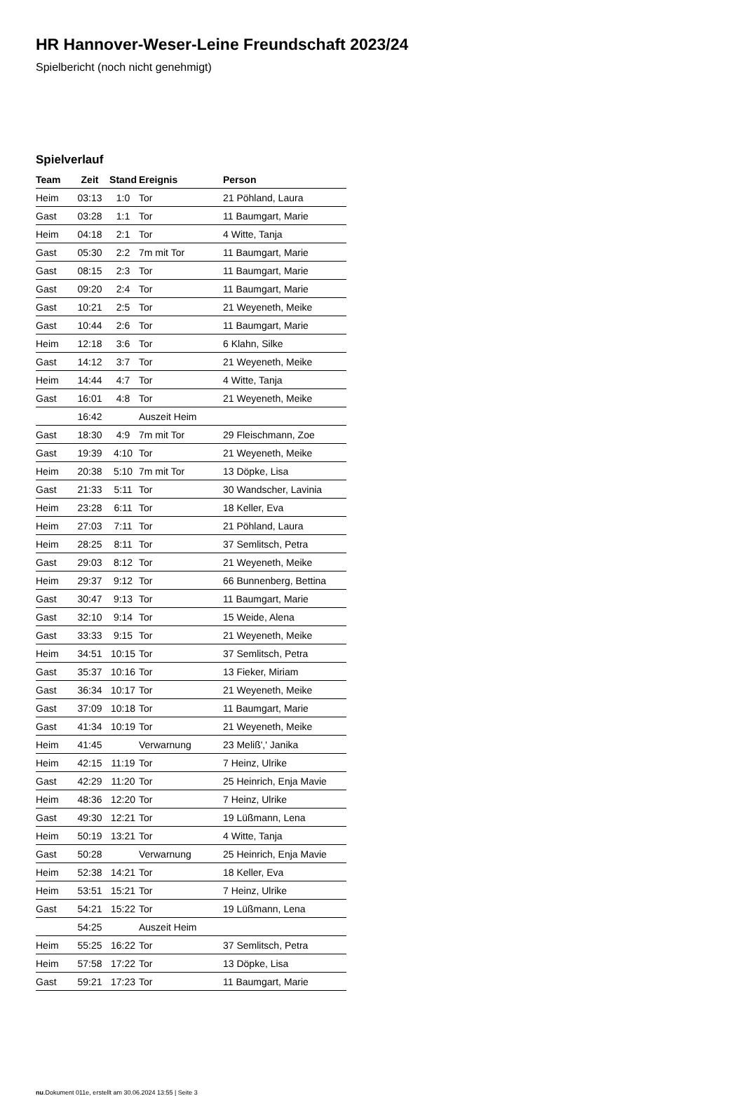HR Hannover-Weser-Leine Freundschaft 2023/24
Spielbericht (noch nicht genehmigt)
Spielverlauf
| Team | Zeit | Stand | Ereignis | Person |
| --- | --- | --- | --- | --- |
| Heim | 03:13 | 1:0 | Tor | 21 Pöhland, Laura |
| Gast | 03:28 | 1:1 | Tor | 11 Baumgart, Marie |
| Heim | 04:18 | 2:1 | Tor | 4 Witte, Tanja |
| Gast | 05:30 | 2:2 | 7m mit Tor | 11 Baumgart, Marie |
| Gast | 08:15 | 2:3 | Tor | 11 Baumgart, Marie |
| Gast | 09:20 | 2:4 | Tor | 11 Baumgart, Marie |
| Gast | 10:21 | 2:5 | Tor | 21 Weyeneth, Meike |
| Gast | 10:44 | 2:6 | Tor | 11 Baumgart, Marie |
| Heim | 12:18 | 3:6 | Tor | 6 Klahn, Silke |
| Gast | 14:12 | 3:7 | Tor | 21 Weyeneth, Meike |
| Heim | 14:44 | 4:7 | Tor | 4 Witte, Tanja |
| Gast | 16:01 | 4:8 | Tor | 21 Weyeneth, Meike |
| | 16:42 | | Auszeit Heim | |
| Gast | 18:30 | 4:9 | 7m mit Tor | 29 Fleischmann, Zoe |
| Gast | 19:39 | 4:10 | Tor | 21 Weyeneth, Meike |
| Heim | 20:38 | 5:10 | 7m mit Tor | 13 Döpke, Lisa |
| Gast | 21:33 | 5:11 | Tor | 30 Wandscher, Lavinia |
| Heim | 23:28 | 6:11 | Tor | 18 Keller, Eva |
| Heim | 27:03 | 7:11 | Tor | 21 Pöhland, Laura |
| Heim | 28:25 | 8:11 | Tor | 37 Semlitsch, Petra |
| Gast | 29:03 | 8:12 | Tor | 21 Weyeneth, Meike |
| Heim | 29:37 | 9:12 | Tor | 66 Bunnenberg, Bettina |
| Gast | 30:47 | 9:13 | Tor | 11 Baumgart, Marie |
| Gast | 32:10 | 9:14 | Tor | 15 Weide, Alena |
| Gast | 33:33 | 9:15 | Tor | 21 Weyeneth, Meike |
| Heim | 34:51 | 10:15 | Tor | 37 Semlitsch, Petra |
| Gast | 35:37 | 10:16 | Tor | 13 Fieker, Miriam |
| Gast | 36:34 | 10:17 | Tor | 21 Weyeneth, Meike |
| Gast | 37:09 | 10:18 | Tor | 11 Baumgart, Marie |
| Gast | 41:34 | 10:19 | Tor | 21 Weyeneth, Meike |
| Heim | 41:45 | | Verwarnung | 23 Meliß',' Janika |
| Heim | 42:15 | 11:19 | Tor | 7 Heinz, Ulrike |
| Gast | 42:29 | 11:20 | Tor | 25 Heinrich, Enja Mavie |
| Heim | 48:36 | 12:20 | Tor | 7 Heinz, Ulrike |
| Gast | 49:30 | 12:21 | Tor | 19 Lüßmann, Lena |
| Heim | 50:19 | 13:21 | Tor | 4 Witte, Tanja |
| Gast | 50:28 | | Verwarnung | 25 Heinrich, Enja Mavie |
| Heim | 52:38 | 14:21 | Tor | 18 Keller, Eva |
| Heim | 53:51 | 15:21 | Tor | 7 Heinz, Ulrike |
| Gast | 54:21 | 15:22 | Tor | 19 Lüßmann, Lena |
| | 54:25 | | Auszeit Heim | |
| Heim | 55:25 | 16:22 | Tor | 37 Semlitsch, Petra |
| Heim | 57:58 | 17:22 | Tor | 13 Döpke, Lisa |
| Gast | 59:21 | 17:23 | Tor | 11 Baumgart, Marie |
nu.Dokument 011e, erstellt am 30.06.2024 13:55 | Seite 3